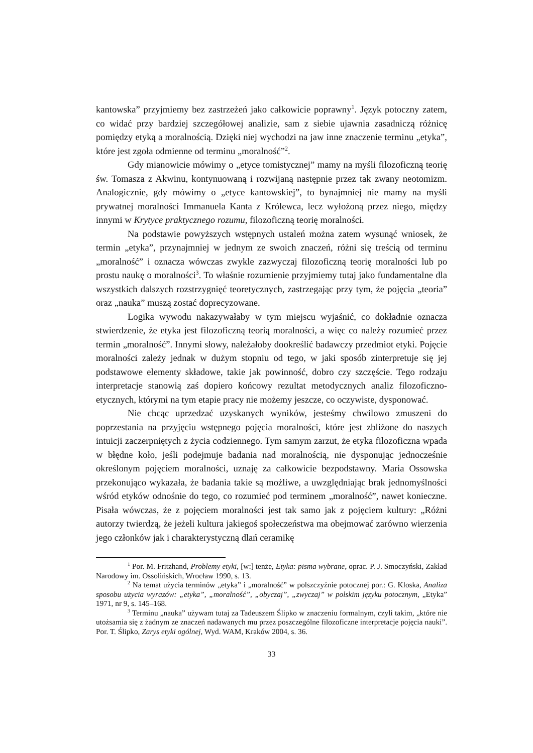kantowska” przyjmiemy bez zastrzeżeń jako całkowicie poprawny<sup>1</sup>. Język potoczny zatem, co widać przy bardziej szczegółowej analizie, sam z siebie ujawnia zasadniczą różnicę pomiędzy etyką a moralnością. Dzięki niej wychodzi na jaw inne znaczenie terminu „etyka”, które jest zgoła odmienne od terminu „moralność”<sup>2</sup>.
Gdy mianowicie mówimy o „etyce tomistycznej” mamy na myśli filozoficzną teorię św. Tomasza z Akwinu, kontynuowaną i rozwijaną następnie przez tak zwany neotomizm. Analogicznie, gdy mówimy o „etyce kantowskiej”, to bynajmniej nie mamy na myśli prywatnej moralności Immanuela Kanta z Królewca, lecz wyłożoną przez niego, między innymi w Krytyce praktycznego rozumu, filozoficzną teorię moralności.
Na podstawie powyższych wstępnych ustaleń można zatem wysunąć wniosek, że termin „etyka”, przynajmniej w jednym ze swoich znaczeń, różni się treścią od terminu „moralność” i oznacza wówczas zwykle zazwyczaj filozoficzną teorię moralności lub po prostu naukę o moralności<sup>3</sup>. To właśnie rozumienie przyjmiemy tutaj jako fundamentalne dla wszystkich dalszych rozstrzygnięć teoretycznych, zastrzegając przy tym, że pojęcia „teoria” oraz „nauka” muszą zostać doprecyzowane.
Logika wywodu nakazywałaby w tym miejscu wyjaśnić, co dokładnie oznacza stwierdzenie, że etyka jest filozoficzną teorią moralności, a więc co należy rozumieć przez termin „moralność”. Innymi słowy, należałoby dookreślić badawczy przedmiot etyki. Pojęcie moralności zależy jednak w dużym stopniu od tego, w jaki sposób zinterpretuje się jej podstawowe elementy składowe, takie jak powinność, dobro czy szczęście. Tego rodzaju interpretacje stanowią zaś dopiero końcowy rezultat metodycznych analiz filozoficzno-etycznych, którymi na tym etapie pracy nie możemy jeszcze, co oczywiste, dysponować.
Nie chcąc uprzedzać uzyskanych wyników, jesteśmy chwilowo zmuszeni do poprzestania na przyjęciu wstępnego pojęcia moralności, które jest zbliżone do naszych intuicji zaczerpniętych z życia codziennego. Tym samym zarzut, że etyka filozoficzna wpada w błędne koło, jeśli podejmuje badania nad moralnością, nie dysponując jednocześnie określonym pojęciem moralności, uznaję za całkowicie bezpodstawny. Maria Ossowska przekonująco wykazała, że badania takie są możliwe, a uwzględniając brak jednomyślności wśród etyków odnośnie do tego, co rozumieć pod terminem „moralność”, nawet konieczne. Pisała wówczas, że z pojęciem moralności jest tak samo jak z pojęciem kultury: „Różni autorzy twierdzą, że jeżeli kultura jakiegoś społeczeństwa ma obejmować zarówno wierzenia jego członków jak i charakterystyczną dlań ceramikę
<sup>1</sup> Por. M. Fritzhand, Problemy etyki, [w:] tenże, Etyka: pisma wybrane, oprac. P. J. Smoczyński, Zakład Narodowy im. Ossolińskich, Wrocław 1990, s. 13.
<sup>2</sup> Na temat użycia terminów „etyka” i „moralność” w polszczyźnie potocznej por.: G. Kloska, Analiza sposobu użycia wyrazów: „etyka”, „moralność”, „obyczaj”, „zwyczaj” w polskim języku potocznym, „Etyka” 1971, nr 9, s. 145–168.
<sup>3</sup> Terminu „nauka” używam tutaj za Tadeuszem Ślipko w znaczeniu formalnym, czyli takim, „które nie utożsamia się z żadnym ze znaczeń nadawanych mu przez poszczególne filozoficzne interpretacje pojęcia nauki”. Por. T. Ślipko, Zarys etyki ogólnej, Wyd. WAM, Kraków 2004, s. 36.
33